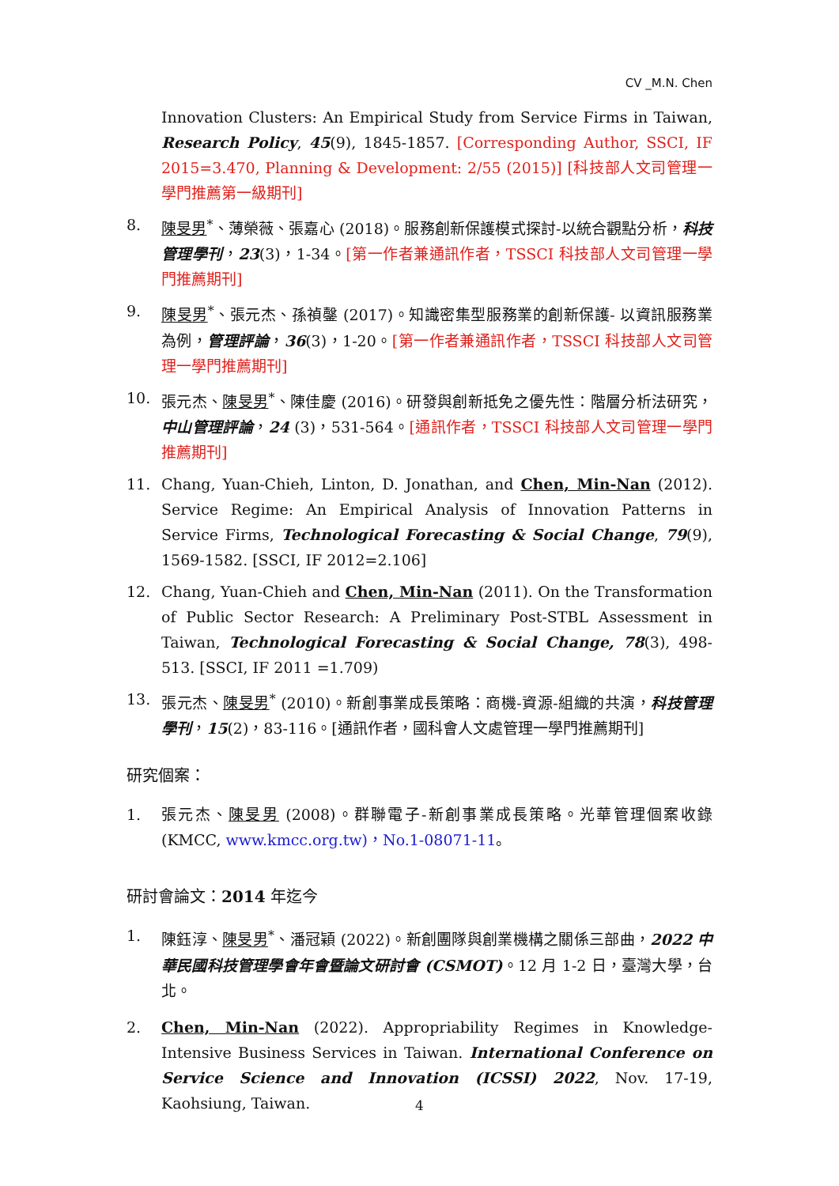CV _M.N. Chen
Innovation Clusters: An Empirical Study from Service Firms in Taiwan, Research Policy, 45(9), 1845-1857. [Corresponding Author, SSCI, IF 2015=3.470, Planning & Development: 2/55 (2015)] [科技部人文司管理一學門推薦第一級期刊]
8. 陳旻男<sup>*</sup>、薄榮薇、張嘉心 (2018)。服務創新保護模式探討-以統合觀點分析，科技管理學刊，23(3)，1-34。[第一作者兼通訊作者，TSSCI 科技部人文司管理一學門推薦期刊]
9. 陳旻男<sup>*</sup>、張元杰、孫禎鏧 (2017)。知識密集型服務業的創新保護- 以資訊服務業為例，管理評論，36(3)，1-20。[第一作者兼通訊作者，TSSCI 科技部人文司管理一學門推薦期刊]
10. 張元杰、陳旻男<sup>*</sup>、陳佳慶 (2016)。研發與創新抵免之優先性：階層分析法研究，中山管理評論，24 (3)，531-564。[通訊作者，TSSCI 科技部人文司管理一學門推薦期刊]
11. Chang, Yuan-Chieh, Linton, D. Jonathan, and Chen, Min-Nan (2012). Service Regime: An Empirical Analysis of Innovation Patterns in Service Firms, Technological Forecasting & Social Change, 79(9), 1569-1582. [SSCI, IF 2012=2.106]
12. Chang, Yuan-Chieh and Chen, Min-Nan (2011). On the Transformation of Public Sector Research: A Preliminary Post-STBL Assessment in Taiwan, Technological Forecasting & Social Change, 78(3), 498-513. [SSCI, IF 2011 =1.709)
13. 張元杰、陳旻男<sup>*</sup> (2010)。新創事業成長策略：商機-資源-組織的共演，科技管理學刊，15(2)，83-116。[通訊作者，國科會人文處管理一學門推薦期刊]
研究個案：
1. 張元杰、陳旻男 (2008)。群聯電子-新創事業成長策略。光華管理個案收錄(KMCC, www.kmcc.org.tw)，No.1-08071-11。
研討會論文：2014 年迄今
1. 陳鈺淳、陳旻男<sup>*</sup>、潘冠穎 (2022)。新創團隊與創業機構之關係三部曲，2022 中華民國科技管理學會年會暨論文研討會 (CSMOT)。12 月 1-2 日，臺灣大學，台北。
2. Chen, Min-Nan (2022). Appropriability Regimes in Knowledge-Intensive Business Services in Taiwan. International Conference on Service Science and Innovation (ICSSI) 2022, Nov. 17-19, Kaohsiung, Taiwan.
4